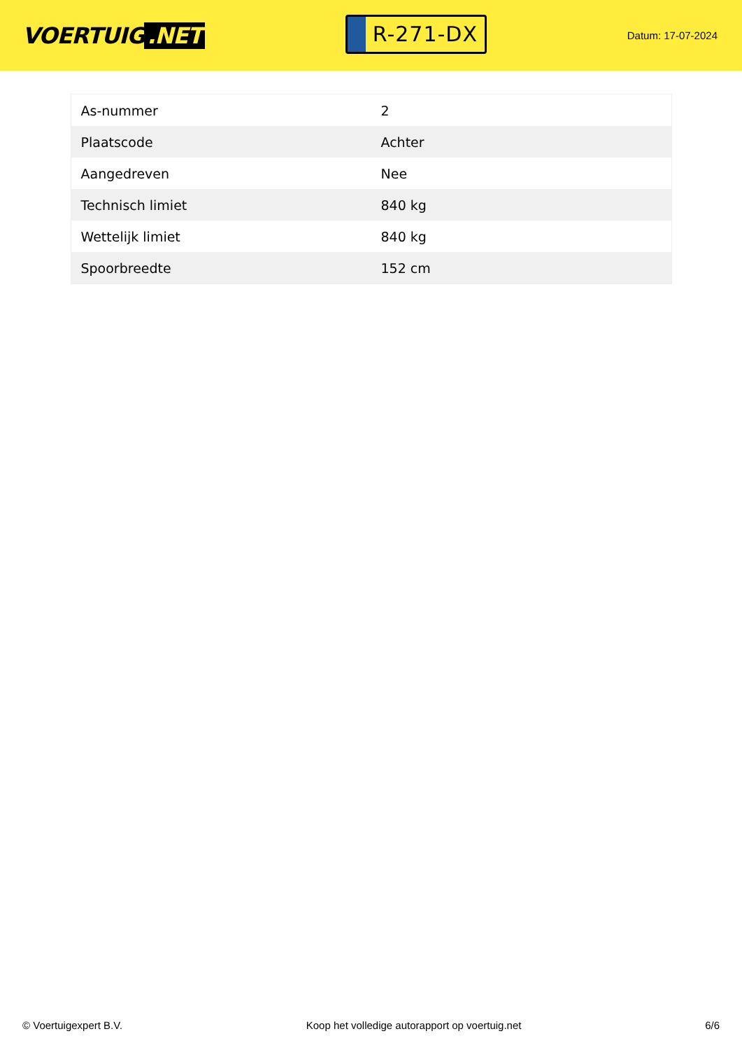VOERTUIG.NET
R-271-DX
Datum: 17-07-2024
| As-nummer | 2 |
| Plaatscode | Achter |
| Aangedreven | Nee |
| Technisch limiet | 840 kg |
| Wettelijk limiet | 840 kg |
| Spoorbreedte | 152 cm |
© Voertuigexpert B.V. Koop het volledige autorapport op voertuig.net 6/6